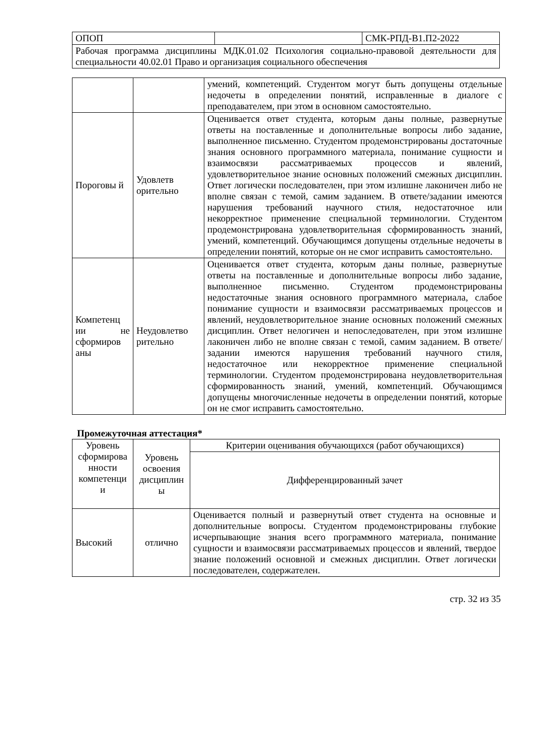| ОПОП | | СМК-РПД-В1.П2-2022 |
| Рабочая программа дисциплины МДК.01.02 Психология социально-правовой деятельности для специальности 40.02.01 Право и организация социального обеспечения | | |
| | | умений, компетенций. Студентом могут быть допущены отдельные недочеты в определении понятий, исправленные в диалоге с преподавателем, при этом в основном самостоятельно. |
| Пороговы й | Удовлетв орительно | Оценивается ответ студента, которым даны полные, развернутые ответы на поставленные и дополнительные вопросы либо задание, выполненное письменно. Студентом продемонстрированы достаточные знания основного программного материала, понимание сущности и взаимосвязи рассматриваемых процессов и явлений, удовлетворительное знание основных положений смежных дисциплин. Ответ логически последователен, при этом излишне лаконичен либо не вполне связан с темой, самим заданием. В ответе/задании имеются нарушения требований научного стиля, недостаточное или некорректное применение специальной терминологии. Студентом продемонстрирована удовлетворительная сформированность знаний, умений, компетенций. Обучающимся допущены отдельные недочеты в определении понятий, которые он не смог исправить самостоятельно. |
| Компетенц ии не сформиров аны | Неудовлетво рительно | Оценивается ответ студента, которым даны полные, развернутые ответы на поставленные и дополнительные вопросы либо задание, выполненное письменно. Студентом продемонстрированы недостаточные знания основного программного материала, слабое понимание сущности и взаимосвязи рассматриваемых процессов и явлений, неудовлетворительное знание основных положений смежных дисциплин. Ответ нелогичен и непоследователен, при этом излишне лаконичен либо не вполне связан с темой, самим заданием. В ответе/задании имеются нарушения требований научного стиля, недостаточное или некорректное применение специальной терминологии. Студентом продемонстрирована неудовлетворительная сформированность знаний, умений, компетенций. Обучающимся допущены многочисленные недочеты в определении понятий, которые он не смог исправить самостоятельно. |
Промежуточная аттестация*
| Уровень сформирова нности компетенци и | Уровень освоения дисциплин ы | Критерии оценивания обучающихся (работ обучающихся) |
| --- | --- | --- |
| | | Дифференцированный зачет |
| Высокий | отлично | Оценивается полный и развернутый ответ студента на основные и дополнительные вопросы. Студентом продемонстрированы глубокие исчерпывающие знания всего программного материала, понимание сущности и взаимосвязи рассматриваемых процессов и явлений, твердое знание положений основной и смежных дисциплин. Ответ логически последователен, содержателен. |
стр. 32 из 35